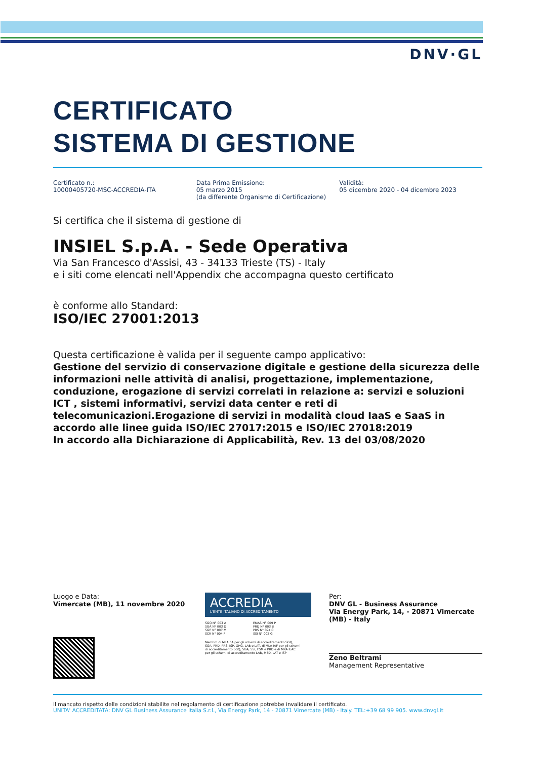DNV·GL
CERTIFICATO
SISTEMA DI GESTIONE
Certificato n.:
10000405720-MSC-ACCREDIA-ITA
Data Prima Emissione:
05 marzo 2015
(da differente Organismo di Certificazione)
Validità:
05 dicembre 2020 - 04 dicembre 2023
Si certifica che il sistema di gestione di
INSIEL S.p.A. - Sede Operativa
Via San Francesco d'Assisi, 43 - 34133 Trieste (TS) - Italy
e i siti come elencati nell'Appendix che accompagna questo certificato
è conforme allo Standard:
ISO/IEC 27001:2013
Questa certificazione è valida per il seguente campo applicativo:
Gestione del servizio di conservazione digitale e gestione della sicurezza delle informazioni nelle attività di analisi, progettazione, implementazione, conduzione, erogazione di servizi correlati in relazione a: servizi e soluzioni ICT , sistemi informativi, servizi data center e reti di telecomunicazioni.Erogazione di servizi in modalità cloud IaaS e SaaS in accordo alle linee guida ISO/IEC 27017:2015 e ISO/IEC 27018:2019
In accordo alla Dichiarazione di Applicabilità, Rev. 13 del 03/08/2020
Luogo e Data:
Vimercate (MB), 11 novembre 2020
ACCREDIA
L'ENTE ITALIANO DI ACCREDITAMENTO
SGQ N° 003 A
SGA N° 003 D
SGE N° 007 M
SCR N° 004 F
EMAS N° 009 P
PRD N° 003 B
PRS N° 094 C
SSI N° 002 G
Membro di MLA EA per gli schemi di accreditamento SGQ, SGA, PRD, PRS, ISP, GHG, LAB e LAT, di MLA IAF per gli schemi di accreditamento SGQ, SGA, SSI, FSM e PRD e di MRA ILAC per gli schemi di accreditamento LAB, MED, LAT e ISP
Per:
DNV GL - Business Assurance
Via Energy Park, 14, - 20871 Vimercate (MB) - Italy
Zeno Beltrami
Management Representative
Il mancato rispetto delle condizioni stabilite nel regolamento di certificazione potrebbe invalidare il certificato.
UNITA' ACCREDITATA: DNV GL Business Assurance Italia S.r.l., Via Energy Park, 14 - 20871 Vimercate (MB) - Italy. TEL:+39 68 99 905. www.dnvgl.it